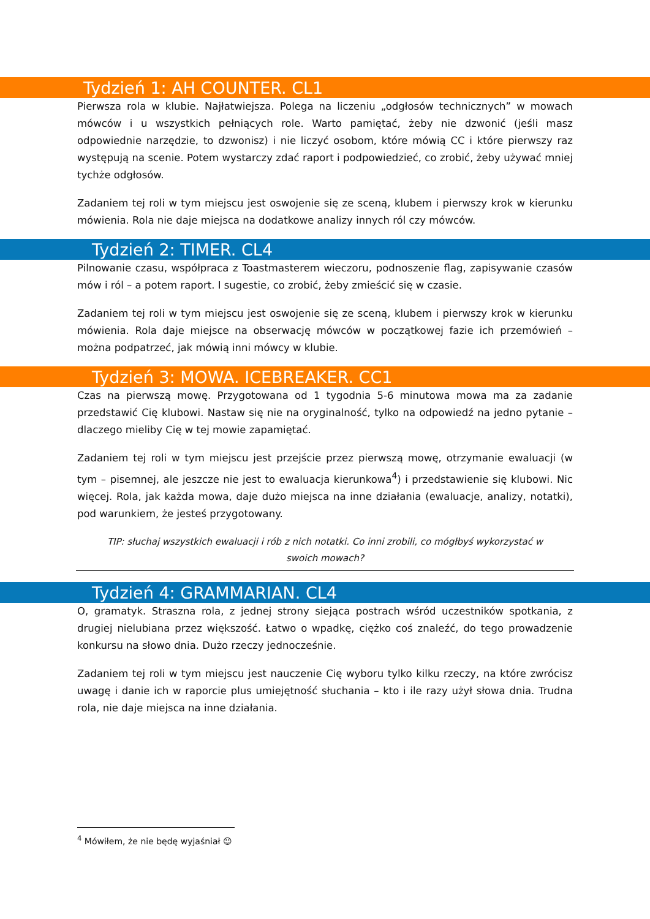Tydzień 1: AH COUNTER. CL1
Pierwsza rola w klubie. Najłatwiejsza. Polega na liczeniu „odgłosów technicznych” w mowach mówców i u wszystkich pełniących role. Warto pamiętać, żeby nie dzwonić (jeśli masz odpowiednie narzędzie, to dzwonisz) i nie liczyć osobom, które mówią CC i które pierwszy raz występują na scenie. Potem wystarczy zdać raport i podpowiedzieć, co zrobić, żeby używać mniej tychże odgłosów.
Zadaniem tej roli w tym miejscu jest oswojenie się ze sceną, klubem i pierwszy krok w kierunku mówienia. Rola nie daje miejsca na dodatkowe analizy innych ról czy mówców.
Tydzień 2: TIMER. CL4
Pilnowanie czasu, współpraca z Toastmasterem wieczoru, podnoszenie flag, zapisywanie czasów mów i ról – a potem raport. I sugestie, co zrobić, żeby zmieścić się w czasie.
Zadaniem tej roli w tym miejscu jest oswojenie się ze sceną, klubem i pierwszy krok w kierunku mówienia. Rola daje miejsce na obserwację mówców w początkowej fazie ich przemówień – można podpatrzeć, jak mówią inni mówcy w klubie.
Tydzień 3: MOWA. ICEBREAKER. CC1
Czas na pierwszą mowę. Przygotowana od 1 tygodnia 5-6 minutowa mowa ma za zadanie przedstawić Cię klubowi. Nastaw się nie na oryginalność, tylko na odpowiedź na jedno pytanie – dlaczego mieliby Cię w tej mowie zapamiętać.
Zadaniem tej roli w tym miejscu jest przejście przez pierwszą mowę, otrzymanie ewaluacji (w tym – pisemnej, ale jeszcze nie jest to ewaluacja kierunkowa<sup>4</sup>) i przedstawienie się klubowi. Nic więcej. Rola, jak każda mowa, daje dużo miejsca na inne działania (ewaluacje, analizy, notatki), pod warunkiem, że jesteś przygotowany.
TIP: słuchaj wszystkich ewaluacji i rób z nich notatki. Co inni zrobili, co mógłbyś wykorzystać w swoich mowach?
Tydzień 4: GRAMMARIAN. CL4
O, gramatyk. Straszna rola, z jednej strony siejąca postrach wśród uczestników spotkania, z drugiej nielubiana przez większość. Łatwo o wpadkę, ciężko coś znaleźć, do tego prowadzenie konkursu na słowo dnia. Dużo rzeczy jednocześnie.
Zadaniem tej roli w tym miejscu jest nauczenie Cię wyboru tylko kilku rzeczy, na które zwrócisz uwagę i danie ich w raporcie plus umiejętność słuchania – kto i ile razy użył słowa dnia. Trudna rola, nie daje miejsca na inne działania.
<sup>4</sup> Mówiłem, że nie będę wyjaśniał ☺